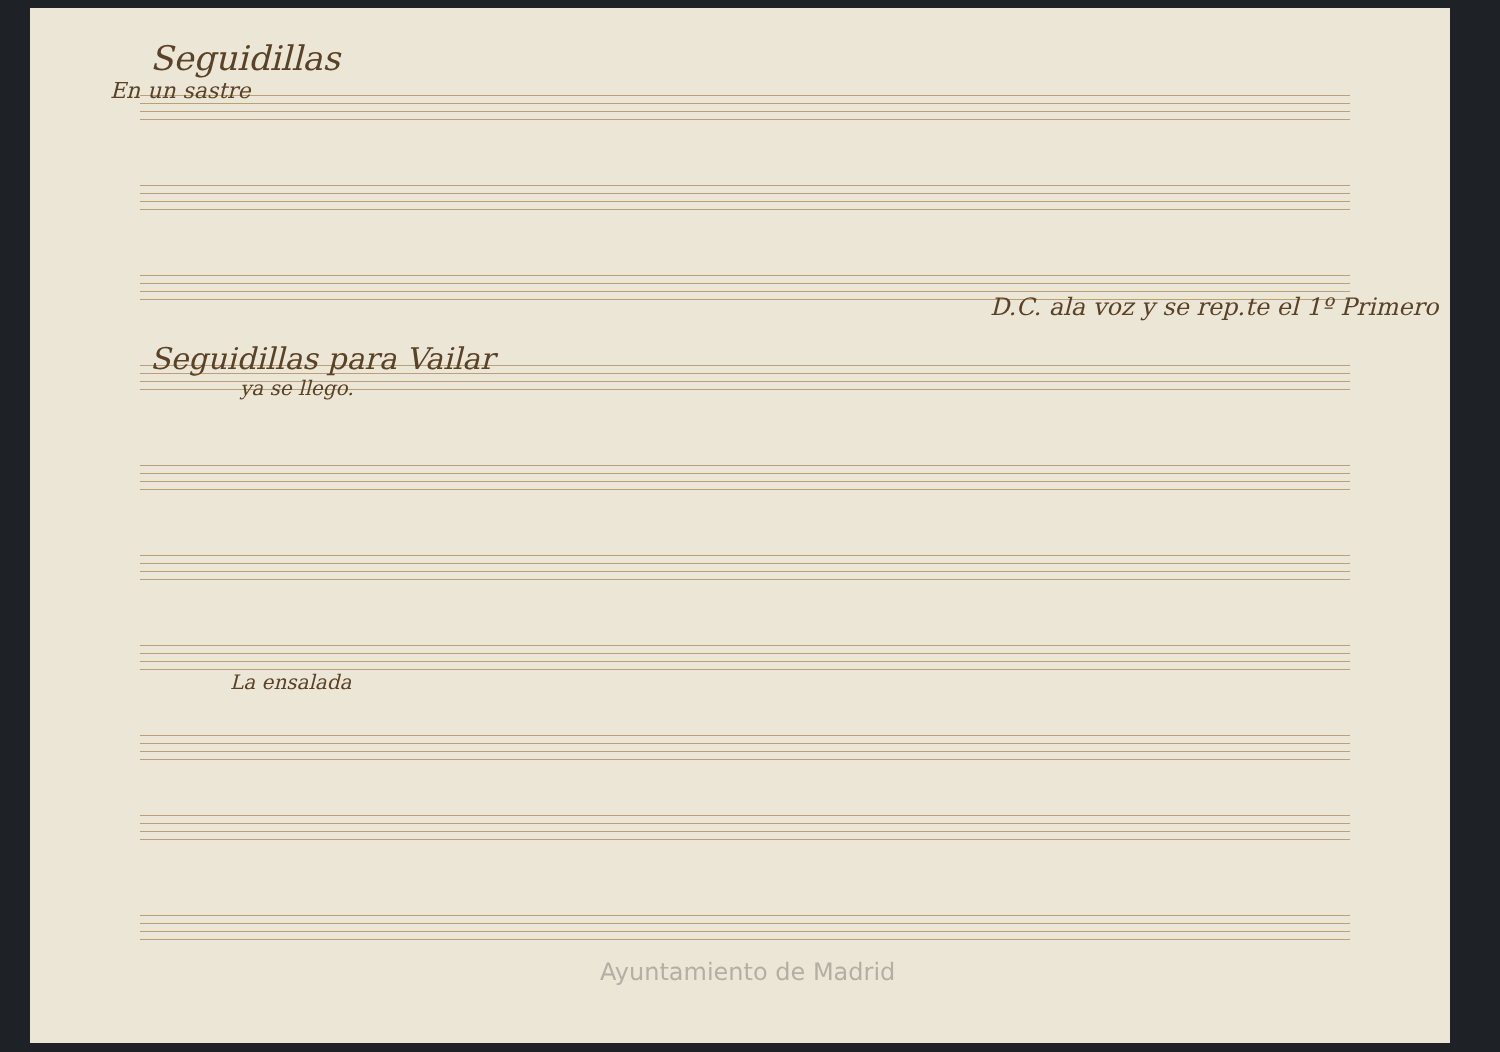Seguidillas
En un sastre
D.C. ala voz y se rep.te el 1º Primero
Seguidillas para Vailar
ya se llego.
La ensalada
Ayuntamiento de Madrid